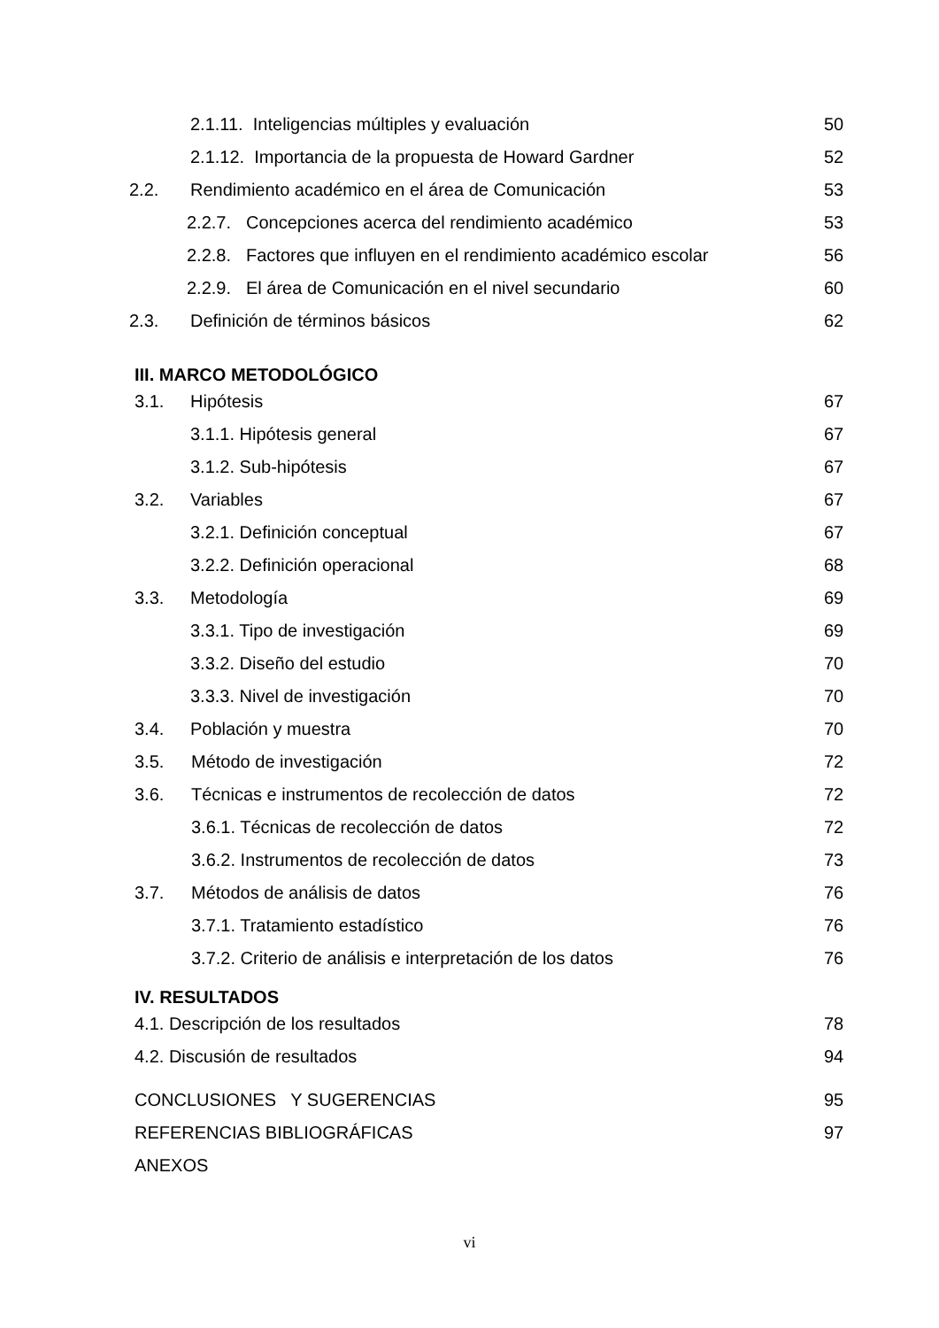2.1.11. Inteligencias múltiples y evaluación 50
2.1.12. Importancia de la propuesta de Howard Gardner 52
2.2. Rendimiento académico en el área de Comunicación 53
2.2.7. Concepciones acerca del rendimiento académico 53
2.2.8. Factores que influyen en el rendimiento académico escolar 56
2.2.9. El área de Comunicación en el nivel secundario 60
2.3. Definición de términos básicos 62
III. MARCO METODOLÓGICO
3.1. Hipótesis 67
3.1.1. Hipótesis general 67
3.1.2. Sub-hipótesis 67
3.2. Variables 67
3.2.1. Definición conceptual 67
3.2.2. Definición operacional 68
3.3. Metodología 69
3.3.1. Tipo de investigación 69
3.3.2. Diseño del estudio 70
3.3.3. Nivel de investigación 70
3.4. Población y muestra 70
3.5. Método de investigación 72
3.6. Técnicas e instrumentos de recolección de datos 72
3.6.1. Técnicas de recolección de datos 72
3.6.2. Instrumentos de recolección de datos 73
3.7. Métodos de análisis de datos 76
3.7.1. Tratamiento estadístico 76
3.7.2. Criterio de análisis e interpretación de los datos 76
IV. RESULTADOS
4.1. Descripción de los resultados 78
4.2. Discusión de resultados 94
CONCLUSIONES Y SUGERENCIAS 95
REFERENCIAS BIBLIOGRÁFICAS 97
ANEXOS
vi